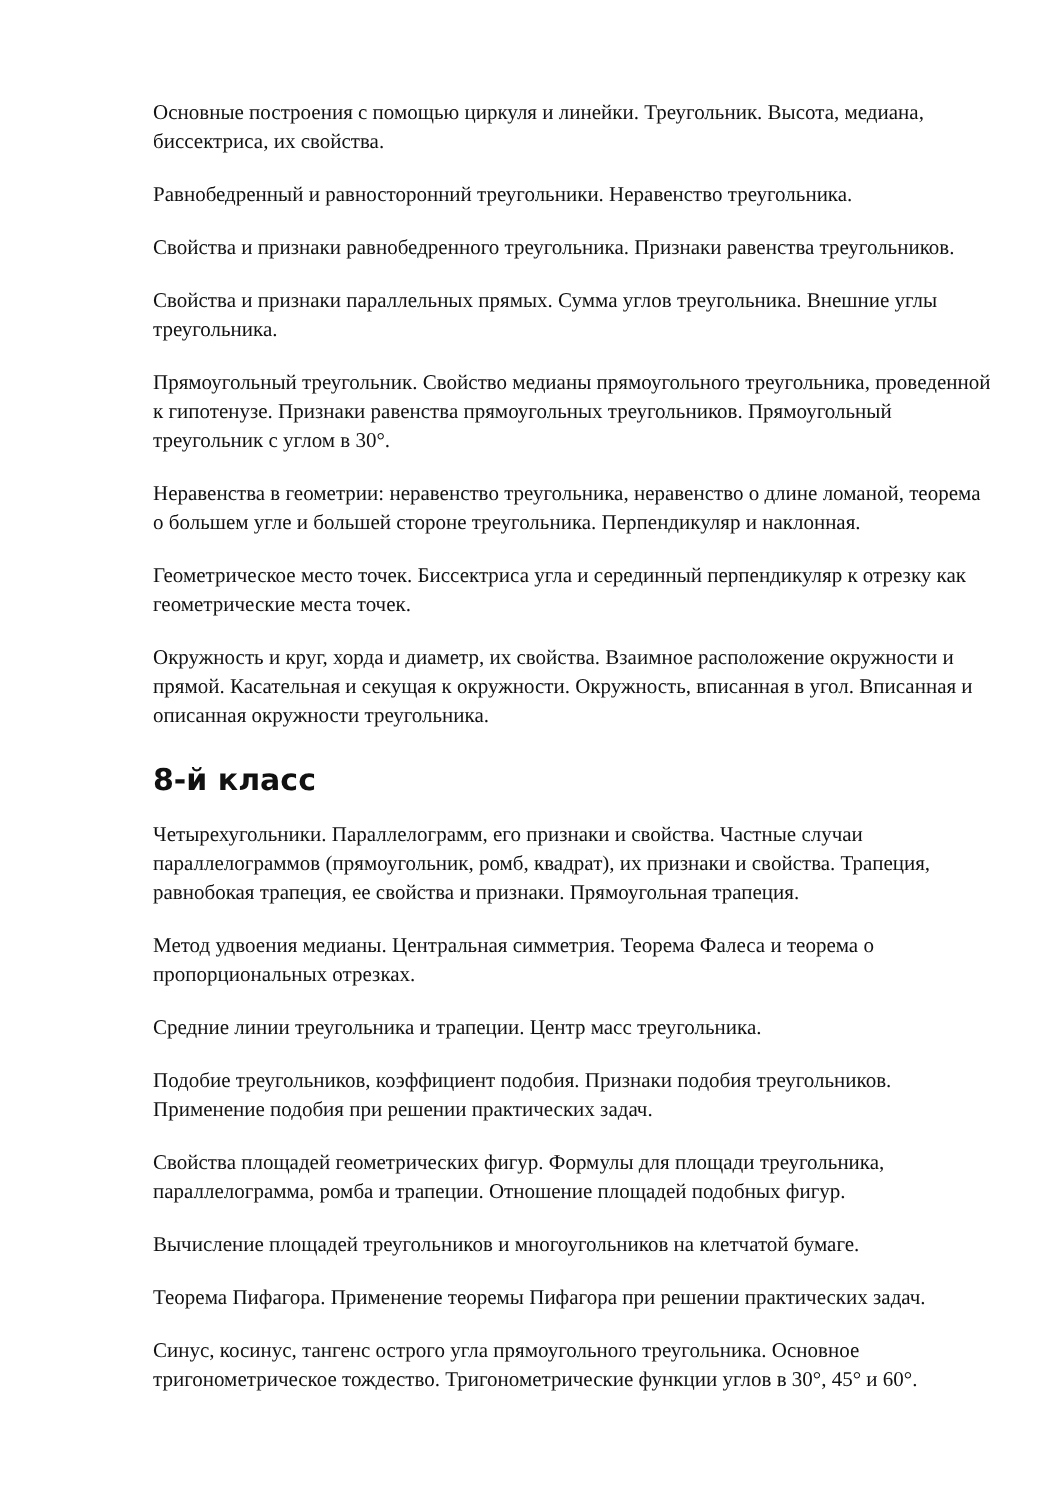Основные построения с помощью циркуля и линейки. Треугольник. Высота, медиана, биссектриса, их свойства.
Равнобедренный и равносторонний треугольники. Неравенство треугольника.
Свойства и признаки равнобедренного треугольника. Признаки равенства треугольников.
Свойства и признаки параллельных прямых. Сумма углов треугольника. Внешние углы треугольника.
Прямоугольный треугольник. Свойство медианы прямоугольного треугольника, проведенной к гипотенузе. Признаки равенства прямоугольных треугольников. Прямоугольный треугольник с углом в 30°.
Неравенства в геометрии: неравенство треугольника, неравенство о длине ломаной, теорема о большем угле и большей стороне треугольника. Перпендикуляр и наклонная.
Геометрическое место точек. Биссектриса угла и серединный перпендикуляр к отрезку как геометрические места точек.
Окружность и круг, хорда и диаметр, их свойства. Взаимное расположение окружности и прямой. Касательная и секущая к окружности. Окружность, вписанная в угол. Вписанная и описанная окружности треугольника.
8-й класс
Четырехугольники. Параллелограмм, его признаки и свойства. Частные случаи параллелограммов (прямоугольник, ромб, квадрат), их признаки и свойства. Трапеция, равнобокая трапеция, ее свойства и признаки. Прямоугольная трапеция.
Метод удвоения медианы. Центральная симметрия. Теорема Фалеса и теорема о пропорциональных отрезках.
Средние линии треугольника и трапеции. Центр масс треугольника.
Подобие треугольников, коэффициент подобия. Признаки подобия треугольников. Применение подобия при решении практических задач.
Свойства площадей геометрических фигур. Формулы для площади треугольника, параллелограмма, ромба и трапеции. Отношение площадей подобных фигур.
Вычисление площадей треугольников и многоугольников на клетчатой бумаге.
Теорема Пифагора. Применение теоремы Пифагора при решении практических задач.
Синус, косинус, тангенс острого угла прямоугольного треугольника. Основное тригонометрическое тождество. Тригонометрические функции углов в 30°, 45° и 60°.